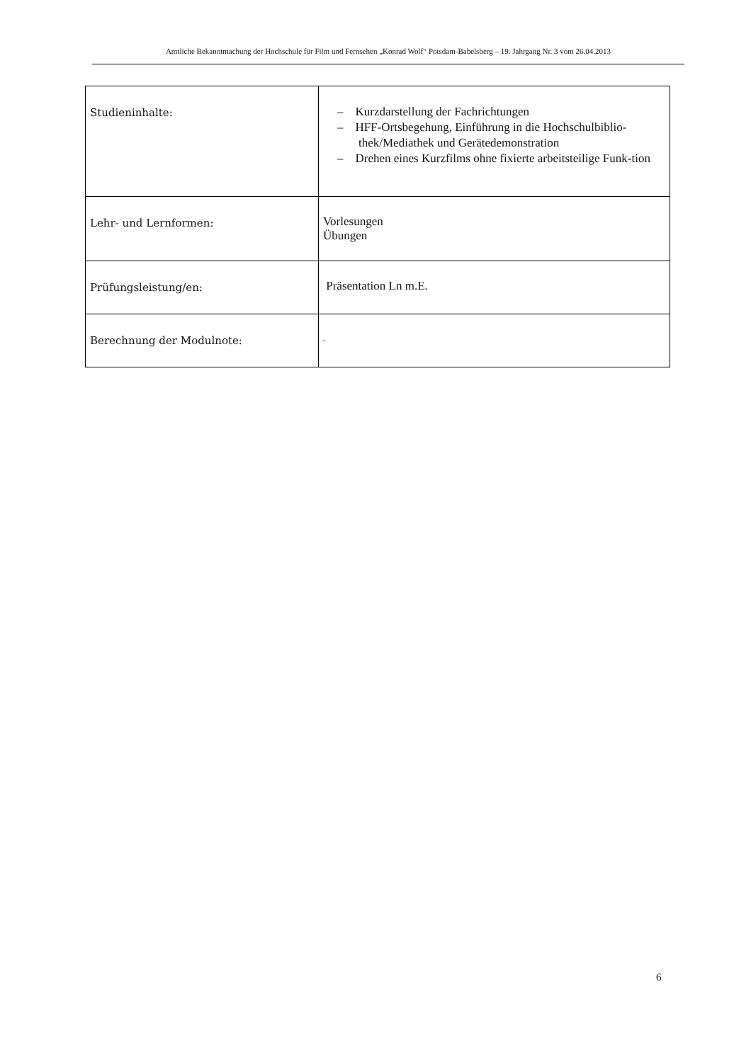Amtliche Bekanntmachung der Hochschule für Film und Fernsehen „Konrad Wolf“ Potsdam-Babelsberg – 19. Jahrgang Nr. 3 vom 26.04.2013
| Studieninhalte: | – Kurzdarstellung der Fachrichtungen – HFF-Ortsbegehung, Einführung in die Hochschulbiblio-thek/Mediathek und Gerätedemonstration – Drehen eines Kurzfilms ohne fixierte arbeitsteilige Funk-tion |
| Lehr- und Lernformen: | Vorlesungen Übungen |
| Prüfungsleistung/en: | Präsentation Ln m.E. |
| Berechnung der Modulnote: | - |
6